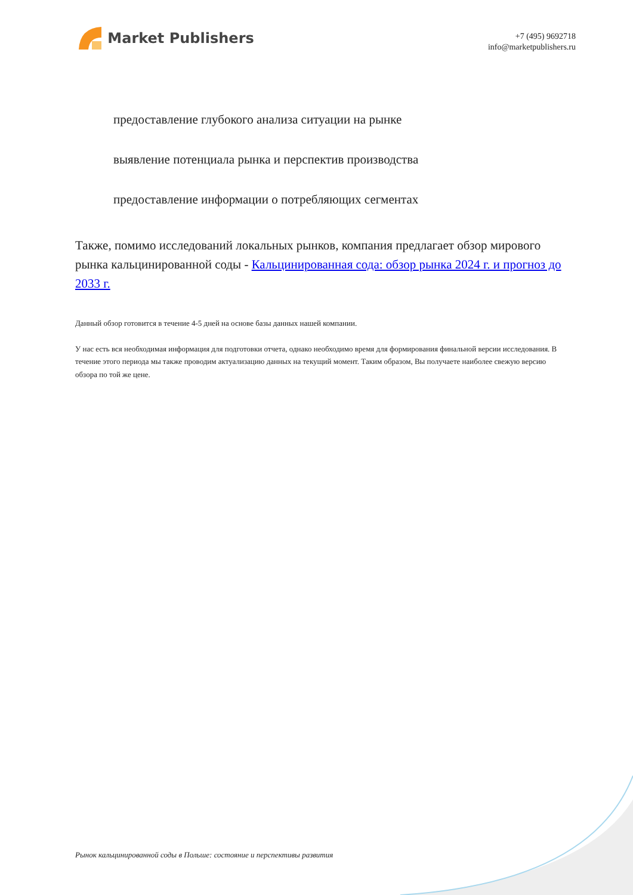Market Publishers
+7 (495) 9692718
info@marketpublishers.ru
предоставление глубокого анализа ситуации на рынке
выявление потенциала рынка и перспектив производства
предоставление информации о потребляющих сегментах
Также, помимо исследований локальных рынков, компания предлагает обзор мирового рынка кальцинированной соды - Кальцинированная сода: обзор рынка 2024 г. и прогноз до 2033 г.
Данный обзор готовится в течение 4-5 дней на основе базы данных нашей компании.
У нас есть вся необходимая информация для подготовки отчета, однако необходимо время для формирования финальной версии исследования. В течение этого периода мы также проводим актуализацию данных на текущий момент. Таким образом, Вы получаете наиболее свежую версию обзора по той же цене.
Рынок кальцинированной соды в Польше: состояние и перспективы развития